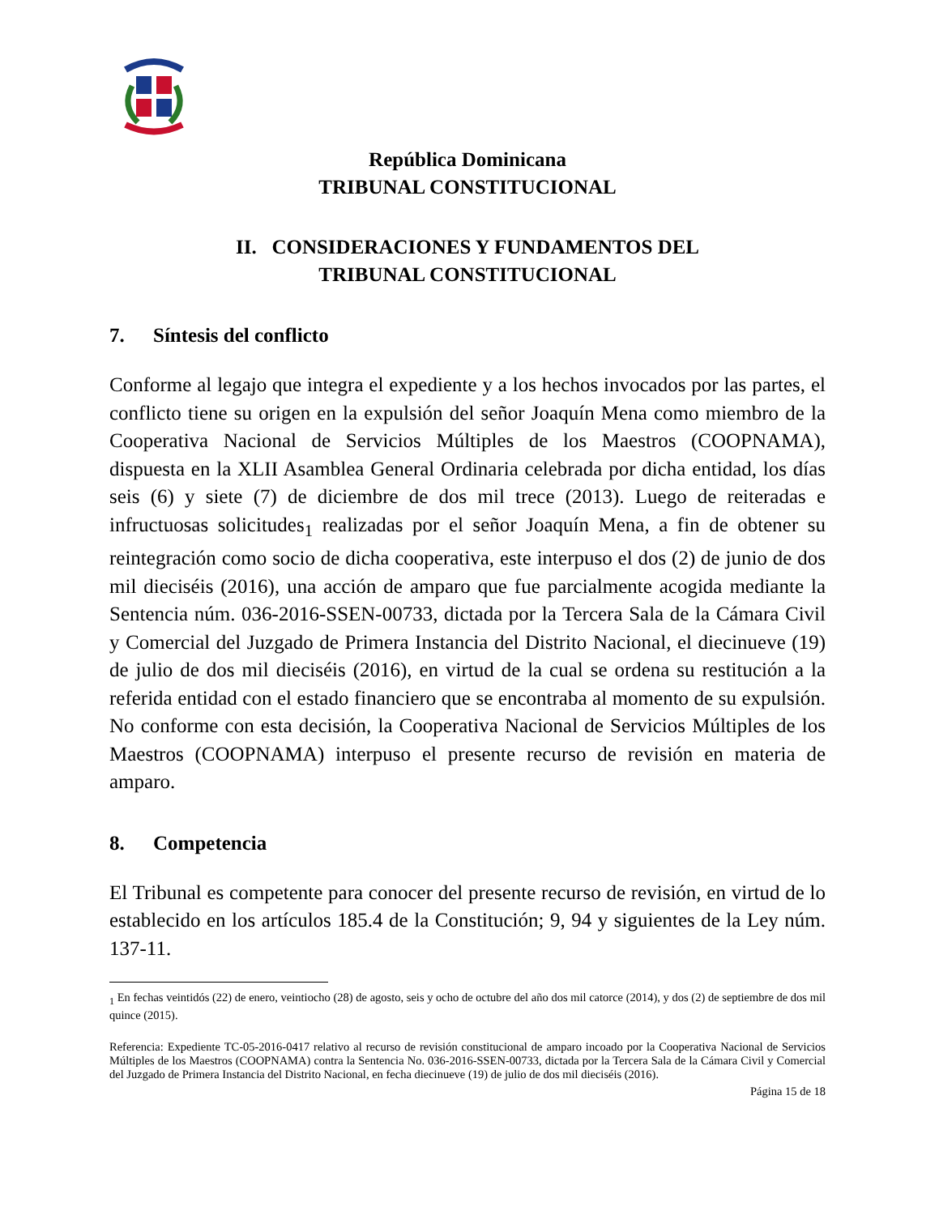República Dominicana
TRIBUNAL CONSTITUCIONAL
II. CONSIDERACIONES Y FUNDAMENTOS DEL
TRIBUNAL CONSTITUCIONAL
7. Síntesis del conflicto
Conforme al legajo que integra el expediente y a los hechos invocados por las partes, el conflicto tiene su origen en la expulsión del señor Joaquín Mena como miembro de la Cooperativa Nacional de Servicios Múltiples de los Maestros (COOPNAMA), dispuesta en la XLII Asamblea General Ordinaria celebrada por dicha entidad, los días seis (6) y siete (7) de diciembre de dos mil trece (2013). Luego de reiteradas e infructuosas solicitudes<sub>1</sub> realizadas por el señor Joaquín Mena, a fin de obtener su reintegración como socio de dicha cooperativa, este interpuso el dos (2) de junio de dos mil dieciséis (2016), una acción de amparo que fue parcialmente acogida mediante la Sentencia núm. 036-2016-SSEN-00733, dictada por la Tercera Sala de la Cámara Civil y Comercial del Juzgado de Primera Instancia del Distrito Nacional, el diecinueve (19) de julio de dos mil dieciséis (2016), en virtud de la cual se ordena su restitución a la referida entidad con el estado financiero que se encontraba al momento de su expulsión. No conforme con esta decisión, la Cooperativa Nacional de Servicios Múltiples de los Maestros (COOPNAMA) interpuso el presente recurso de revisión en materia de amparo.
8. Competencia
El Tribunal es competente para conocer del presente recurso de revisión, en virtud de lo establecido en los artículos 185.4 de la Constitución; 9, 94 y siguientes de la Ley núm. 137-11.
<sub>1</sub> En fechas veintidós (22) de enero, veintiocho (28) de agosto, seis y ocho de octubre del año dos mil catorce (2014), y dos (2) de septiembre de dos mil quince (2015).
Referencia: Expediente TC-05-2016-0417 relativo al recurso de revisión constitucional de amparo incoado por la Cooperativa Nacional de Servicios Múltiples de los Maestros (COOPNAMA) contra la Sentencia No. 036-2016-SSEN-00733, dictada por la Tercera Sala de la Cámara Civil y Comercial del Juzgado de Primera Instancia del Distrito Nacional, en fecha diecinueve (19) de julio de dos mil dieciséis (2016).
Página 15 de 18